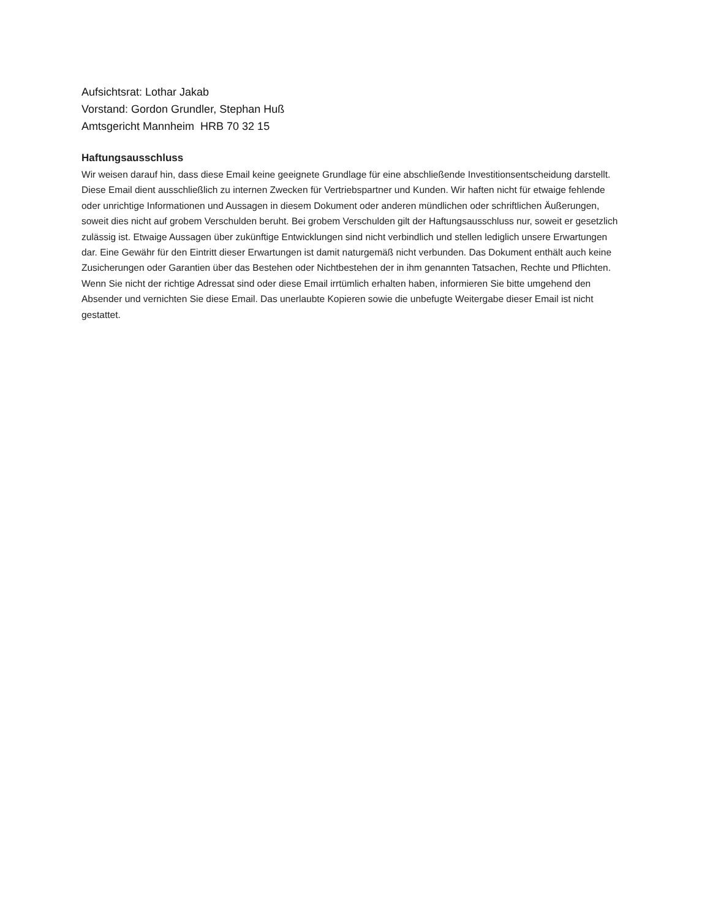Aufsichtsrat: Lothar Jakab
Vorstand: Gordon Grundler, Stephan Huß
Amtsgericht Mannheim HRB 70 32 15
Haftungsausschluss
Wir weisen darauf hin, dass diese Email keine geeignete Grundlage für eine abschließende Investitionsentscheidung darstellt. Diese Email dient ausschließlich zu internen Zwecken für Vertriebspartner und Kunden. Wir haften nicht für etwaige fehlende oder unrichtige Informationen und Aussagen in diesem Dokument oder anderen mündlichen oder schriftlichen Äußerungen, soweit dies nicht auf grobem Verschulden beruht. Bei grobem Verschulden gilt der Haftungsausschluss nur, soweit er gesetzlich zulässig ist. Etwaige Aussagen über zukünftige Entwicklungen sind nicht verbindlich und stellen lediglich unsere Erwartungen dar. Eine Gewähr für den Eintritt dieser Erwartungen ist damit naturgemäß nicht verbunden. Das Dokument enthält auch keine Zusicherungen oder Garantien über das Bestehen oder Nichtbestehen der in ihm genannten Tatsachen, Rechte und Pflichten.
Wenn Sie nicht der richtige Adressat sind oder diese Email irrtümlich erhalten haben, informieren Sie bitte umgehend den Absender und vernichten Sie diese Email. Das unerlaubte Kopieren sowie die unbefugte Weitergabe dieser Email ist nicht gestattet.